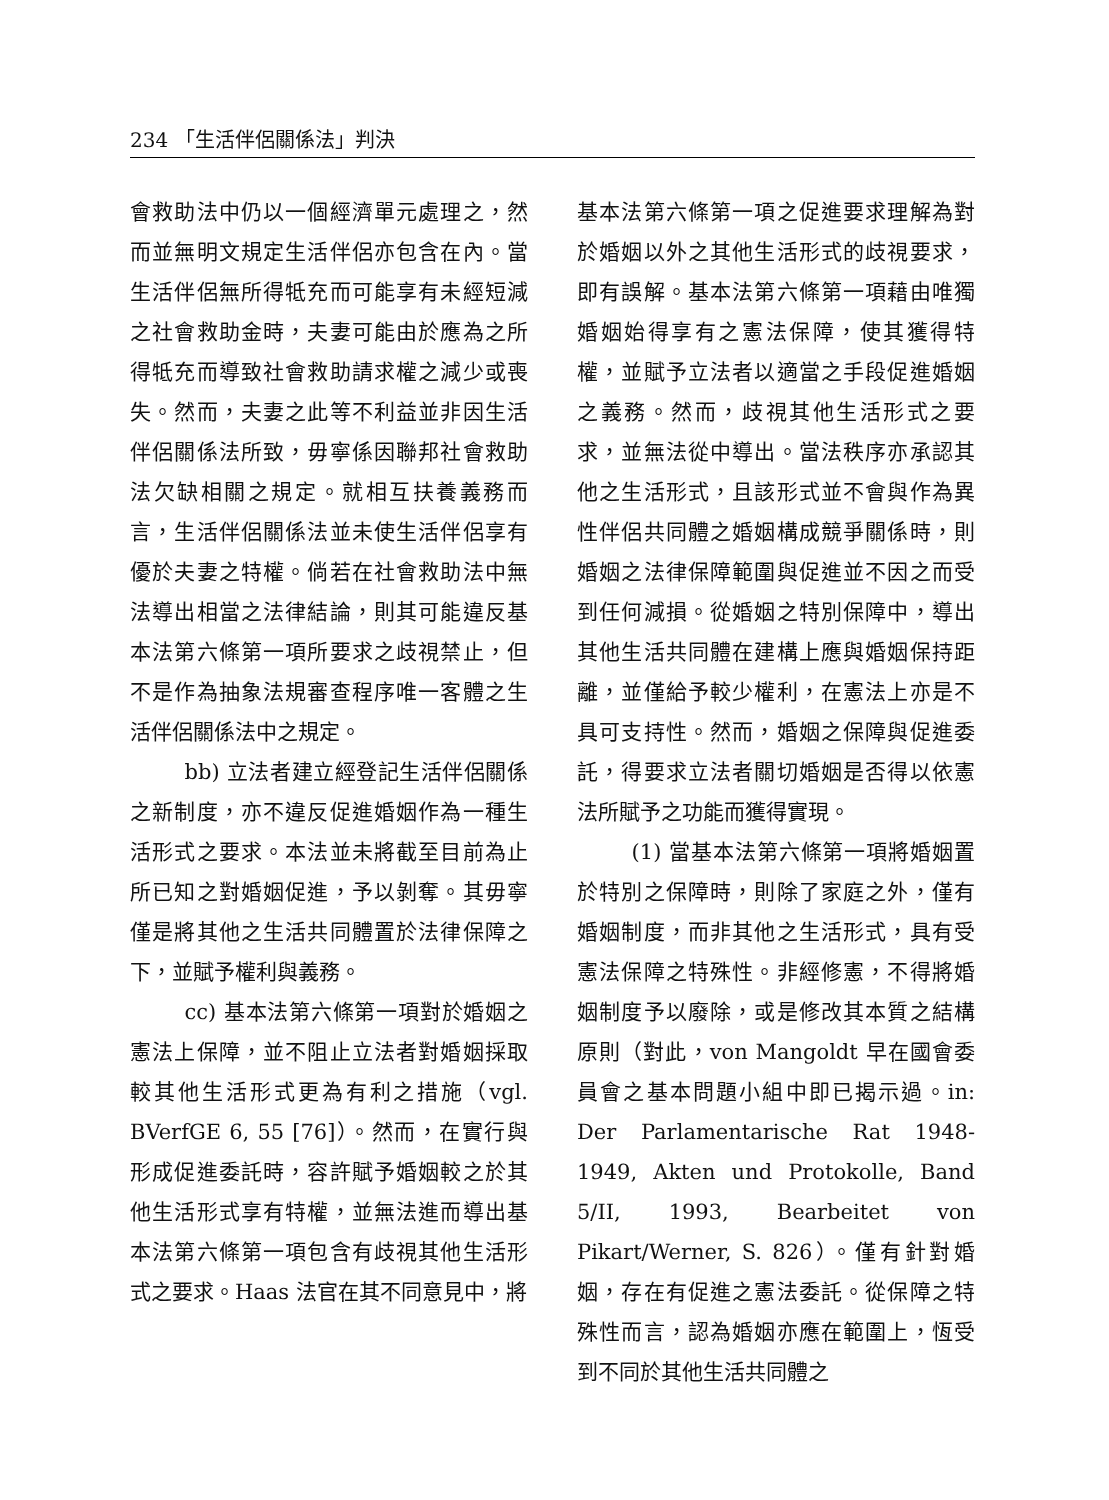234 「生活伴侶關係法」判決
會救助法中仍以一個經濟單元處理之，然而並無明文規定生活伴侶亦包含在內。當生活伴侶無所得牴充而可能享有未經短減之社會救助金時，夫妻可能由於應為之所得牴充而導致社會救助請求權之減少或喪失。然而，夫妻之此等不利益並非因生活伴侶關係法所致，毋寧係因聯邦社會救助法欠缺相關之規定。就相互扶養義務而言，生活伴侶關係法並未使生活伴侶享有優於夫妻之特權。倘若在社會救助法中無法導出相當之法律結論，則其可能違反基本法第六條第一項所要求之歧視禁止，但不是作為抽象法規審查程序唯一客體之生活伴侶關係法中之規定。
bb) 立法者建立經登記生活伴侶關係之新制度，亦不違反促進婚姻作為一種生活形式之要求。本法並未將截至目前為止所已知之對婚姻促進，予以剝奪。其毋寧僅是將其他之生活共同體置於法律保障之下，並賦予權利與義務。
cc) 基本法第六條第一項對於婚姻之憲法上保障，並不阻止立法者對婚姻採取較其他生活形式更為有利之措施（vgl. BVerfGE 6, 55 [76]）。然而，在實行與形成促進委託時，容許賦予婚姻較之於其他生活形式享有特權，並無法進而導出基本法第六條第一項包含有歧視其他生活形式之要求。Haas 法官在其不同意見中，將
基本法第六條第一項之促進要求理解為對於婚姻以外之其他生活形式的歧視要求，即有誤解。基本法第六條第一項藉由唯獨婚姻始得享有之憲法保障，使其獲得特權，並賦予立法者以適當之手段促進婚姻之義務。然而，歧視其他生活形式之要求，並無法從中導出。當法秩序亦承認其他之生活形式，且該形式並不會與作為異性伴侶共同體之婚姻構成競爭關係時，則婚姻之法律保障範圍與促進並不因之而受到任何減損。從婚姻之特別保障中，導出其他生活共同體在建構上應與婚姻保持距離，並僅給予較少權利，在憲法上亦是不具可支持性。然而，婚姻之保障與促進委託，得要求立法者關切婚姻是否得以依憲法所賦予之功能而獲得實現。
(1) 當基本法第六條第一項將婚姻置於特別之保障時，則除了家庭之外，僅有婚姻制度，而非其他之生活形式，具有受憲法保障之特殊性。非經修憲，不得將婚姻制度予以廢除，或是修改其本質之結構原則（對此，von Mangoldt 早在國會委員會之基本問題小組中即已揭示過。in: Der Parlamentarische Rat 1948-1949, Akten und Protokolle, Band 5/II, 1993, Bearbeitet von Pikart/Werner, S. 826）。僅有針對婚姻，存在有促進之憲法委託。從保障之特殊性而言，認為婚姻亦應在範圍上，恆受到不同於其他生活共同體之